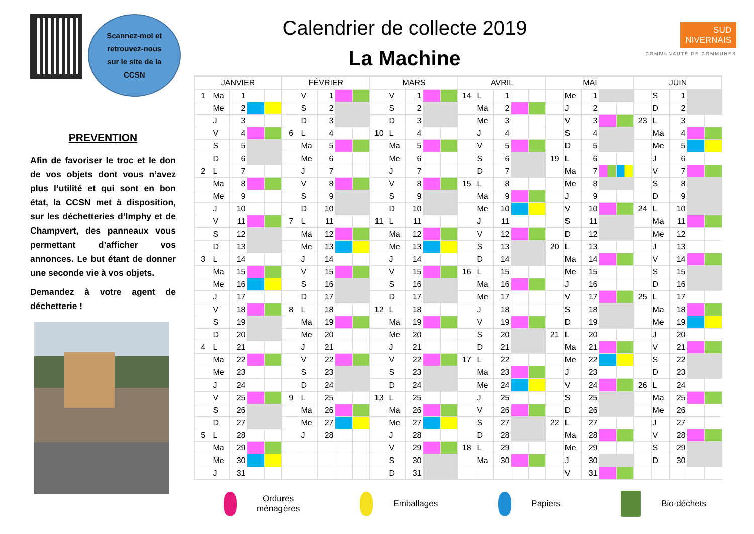Scannez-moi et
retrouvez-nous
sur le site de la
CCSN
PREVENTION
Afin de favoriser le troc et le don de vos objets dont vous n’avez plus l’utilité et qui sont en bon état, la CCSN met à disposition, sur les déchetteries d’Imphy et de Champvert, des panneaux vous permettant d’afficher vos annonces. Le but étant de donner une seconde vie à vos objets.
Demandez à votre agent de déchetterie !
Calendrier de collecte 2019
La Machine
SUD
NIVERNAIS
COMMUNAUTÉ DE COMMUNES
| JANVIER | | | | | FÉVRIER | | | | | MARS | | | | | AVRIL | | | | | MAI | | | | | JUIN | | | | |
| --- | --- | --- | --- | --- | --- | --- | --- | --- | --- | --- | --- | --- | --- | --- | --- | --- | --- | --- | --- | --- | --- | --- | --- | --- | --- | --- | --- | --- | --- |
| 1 | Ma | 1 | | | | V | 1 | | | | V | 1 | | | 14 | L | 1 | | | | Me | 1 | | | | S | 1 | | |
| | Me | 2 | | | | S | 2 | | | | S | 2 | | | | Ma | 2 | | | | J | 2 | | | | D | 2 | | |
| | J | 3 | | | | D | 3 | | | | D | 3 | | | | Me | 3 | | | | V | 3 | | | 23 | L | 3 | | |
| | V | 4 | | | 6 | L | 4 | | | 10 | L | 4 | | | | J | 4 | | | | S | 4 | | | | Ma | 4 | | |
| | S | 5 | | | | Ma | 5 | | | | Ma | 5 | | | | V | 5 | | | | D | 5 | | | | Me | 5 | | |
| | D | 6 | | | | Me | 6 | | | | Me | 6 | | | | S | 6 | | | 19 | L | 6 | | | | J | 6 | | |
| 2 | L | 7 | | | | J | 7 | | | | J | 7 | | | | D | 7 | | | | Ma | 7 | | | | V | 7 | | |
| | Ma | 8 | | | | V | 8 | | | | V | 8 | | | 15 | L | 8 | | | | Me | 8 | | | | S | 8 | | |
| | Me | 9 | | | | S | 9 | | | | S | 9 | | | | Ma | 9 | | | | J | 9 | | | | D | 9 | | |
| | J | 10 | | | | D | 10 | | | | D | 10 | | | | Me | 10 | | | | V | 10 | | | 24 | L | 10 | | |
| | V | 11 | | | 7 | L | 11 | | | 11 | L | 11 | | | | J | 11 | | | | S | 11 | | | | Ma | 11 | | |
| | S | 12 | | | | Ma | 12 | | | | Ma | 12 | | | | V | 12 | | | | D | 12 | | | | Me | 12 | | |
| | D | 13 | | | | Me | 13 | | | | Me | 13 | | | | S | 13 | | | 20 | L | 13 | | | | J | 13 | | |
| 3 | L | 14 | | | | J | 14 | | | | J | 14 | | | | D | 14 | | | | Ma | 14 | | | | V | 14 | | |
| | Ma | 15 | | | | V | 15 | | | | V | 15 | | | 16 | L | 15 | | | | Me | 15 | | | | S | 15 | | |
| | Me | 16 | | | | S | 16 | | | | S | 16 | | | | Ma | 16 | | | | J | 16 | | | | D | 16 | | |
| | J | 17 | | | | D | 17 | | | | D | 17 | | | | Me | 17 | | | | V | 17 | | | 25 | L | 17 | | |
| | V | 18 | | | 8 | L | 18 | | | 12 | L | 18 | | | | J | 18 | | | | S | 18 | | | | Ma | 18 | | |
| | S | 19 | | | | Ma | 19 | | | | Ma | 19 | | | | V | 19 | | | | D | 19 | | | | Me | 19 | | |
| | D | 20 | | | | Me | 20 | | | | Me | 20 | | | | S | 20 | | | 21 | L | 20 | | | | J | 20 | | |
| 4 | L | 21 | | | | J | 21 | | | | J | 21 | | | | D | 21 | | | | Ma | 21 | | | | V | 21 | | |
| | Ma | 22 | | | | V | 22 | | | | V | 22 | | | 17 | L | 22 | | | | Me | 22 | | | | S | 22 | | |
| | Me | 23 | | | | S | 23 | | | | S | 23 | | | | Ma | 23 | | | | J | 23 | | | | D | 23 | | |
| | J | 24 | | | | D | 24 | | | | D | 24 | | | | Me | 24 | | | | V | 24 | | | 26 | L | 24 | | |
| | V | 25 | | | 9 | L | 25 | | | 13 | L | 25 | | | | J | 25 | | | | S | 25 | | | | Ma | 25 | | |
| | S | 26 | | | | Ma | 26 | | | | Ma | 26 | | | | V | 26 | | | | D | 26 | | | | Me | 26 | | |
| | D | 27 | | | | Me | 27 | | | | Me | 27 | | | | S | 27 | | | 22 | L | 27 | | | | J | 27 | | |
| 5 | L | 28 | | | | J | 28 | | | | J | 28 | | | | D | 28 | | | | Ma | 28 | | | | V | 28 | | |
| | Ma | 29 | | | | | | | | | V | 29 | | | 18 | L | 29 | | | | Me | 29 | | | | S | 29 | | |
| | Me | 30 | | | | | | | | | S | 30 | | | | Ma | 30 | | | | J | 30 | | | | D | 30 | | |
| | J | 31 | | | | | | | | | D | 31 | | | | | | | | | V | 31 | | | | | | | |
Ordures
ménagères
Emballages Papiers Bio-déchets